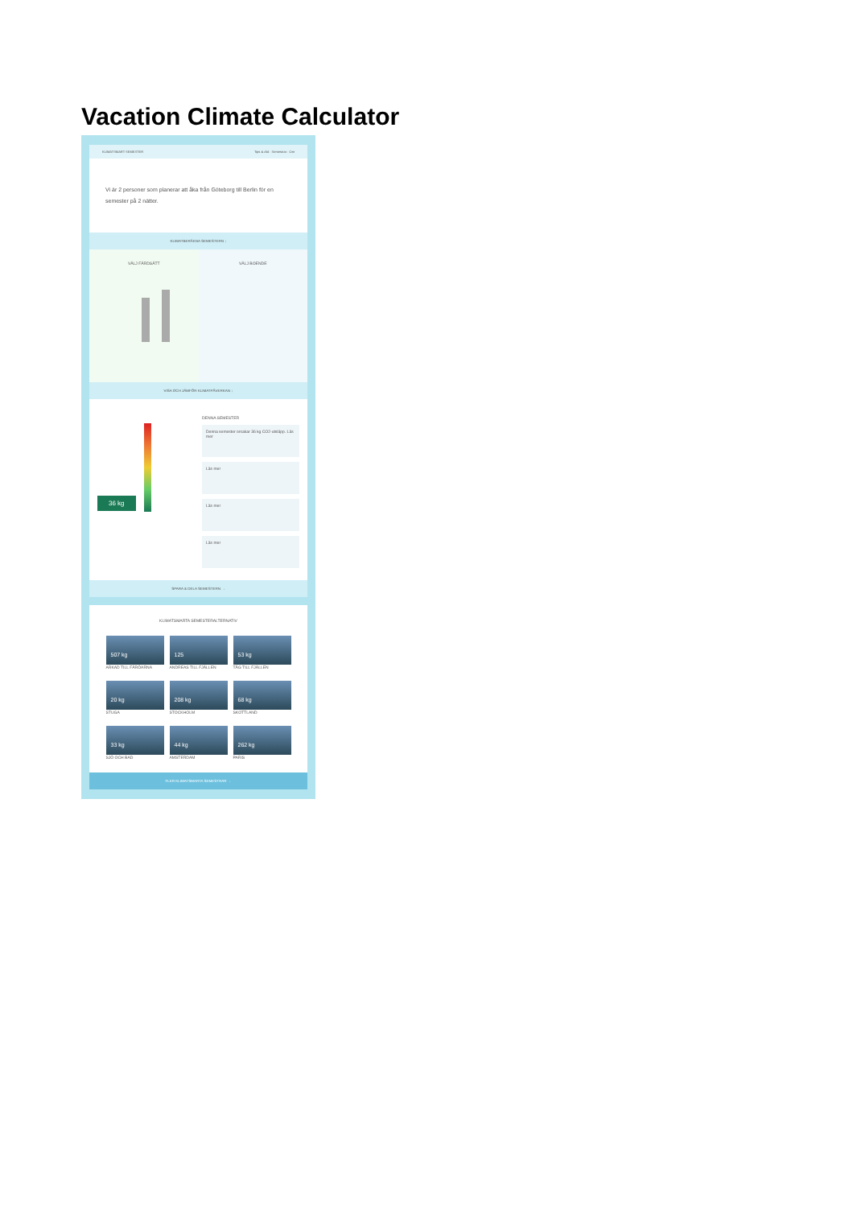Vacation Climate Calculator
KLIMATSMART SEMESTER Tips & råd · Semestrar · Om
Vi är 2 personer som planerar att åka från Göteborg till Berlin för en semester på 2 nätter.
KLIMATBERÄKNA SEMESTERN ↓
VÄLJ FÄRDSÄTT VÄLJ BOENDE
VISA OCH JÄMFÖR KLIMATPÅVERKAN ↓
36 kg
DENNA SEMESTER
Denna semester orsakar 36 kg CO2-utsläpp. Läs mer
Läs mer
Läs mer
Läs mer
SPARA & DELA SEMESTERN →
KLIMATSMARTA SEMESTERALTERNATIV
507 kg
ARKAD TILL FÄRÖARNA
125
ANDREAS TILL FJÄLLEN
53 kg
TÅG TILL FJÄLLEN
20 kg
STUGA
208 kg
STOCKHOLM
68 kg
SKOTTLAND
33 kg
SJÖ OCH BAD
44 kg
AMSTERDAM
262 kg
PARIS
FLER KLIMATSMARTA SEMESTRAR →